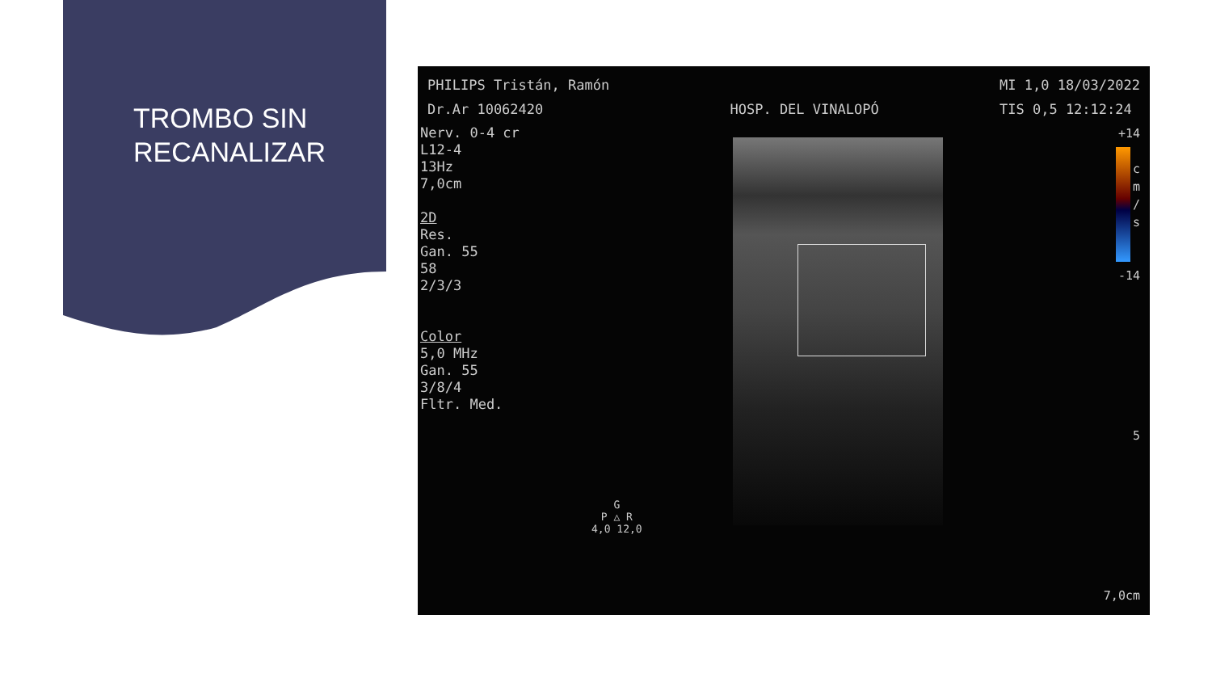TROMBO SIN
RECANALIZAR
PHILIPS Tristán, Ramón
Dr.Ar 10062420
HOSP. DEL VINALOPÓ MI 1,0 18/03/2022
TIS 0,5 12:12:24
Nerv. 0-4 cr
L12-4
13Hz
7,0cm
2D
Res.
Gan. 55
58
2/3/3
Color
5,0 MHz
Gan. 55
3/8/4
Fltr. Med.
+14
c
m
/
s
-14
5
7,0cm
G
P △ R
4,0 12,0